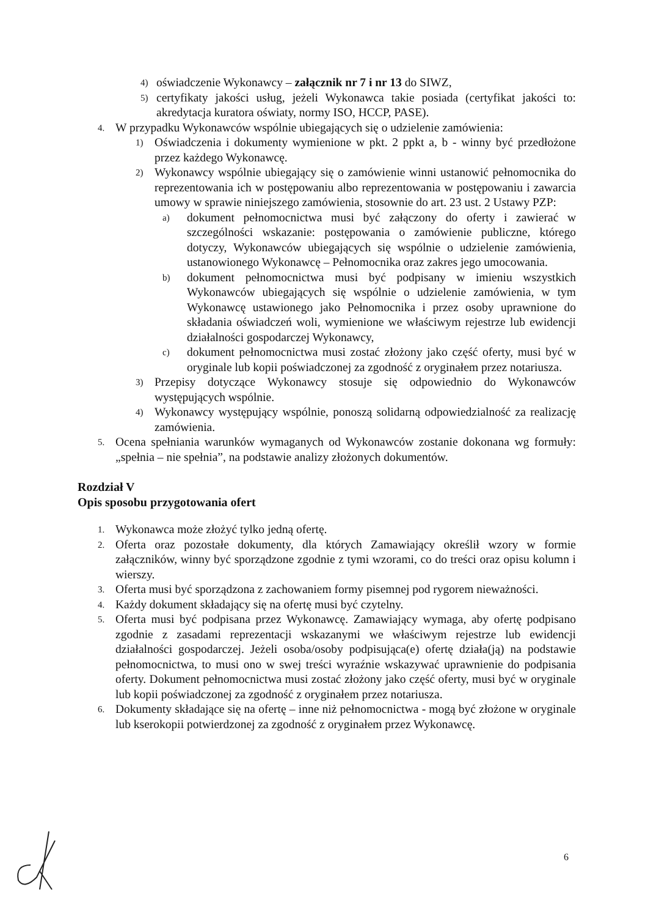4) oświadczenie Wykonawcy – załącznik nr 7 i nr 13 do SIWZ,
5) certyfikaty jakości usług, jeżeli Wykonawca takie posiada (certyfikat jakości to: akredytacja kuratora oświaty, normy ISO, HCCP, PASE).
4. W przypadku Wykonawców wspólnie ubiegających się o udzielenie zamówienia:
1) Oświadczenia i dokumenty wymienione w pkt. 2 ppkt a, b - winny być przedłożone przez każdego Wykonawcę.
2) Wykonawcy wspólnie ubiegający się o zamówienie winni ustanowić pełnomocnika do reprezentowania ich w postępowaniu albo reprezentowania w postępowaniu i zawarcia umowy w sprawie niniejszego zamówienia, stosownie do art. 23 ust. 2 Ustawy PZP:
a) dokument pełnomocnictwa musi być załączony do oferty i zawierać w szczególności wskazanie: postępowania o zamówienie publiczne, którego dotyczy, Wykonawców ubiegających się wspólnie o udzielenie zamówienia, ustanowionego Wykonawcę – Pełnomocnika oraz zakres jego umocowania.
b) dokument pełnomocnictwa musi być podpisany w imieniu wszystkich Wykonawców ubiegających się wspólnie o udzielenie zamówienia, w tym Wykonawcę ustawionego jako Pełnomocnika i przez osoby uprawnione do składania oświadczeń woli, wymienione we właściwym rejestrze lub ewidencji działalności gospodarczej Wykonawcy,
c) dokument pełnomocnictwa musi zostać złożony jako część oferty, musi być w oryginale lub kopii poświadczonej za zgodność z oryginałem przez notariusza.
3) Przepisy dotyczące Wykonawcy stosuje się odpowiednio do Wykonawców występujących wspólnie.
4) Wykonawcy występujący wspólnie, ponoszą solidarną odpowiedzialność za realizację zamówienia.
5. Ocena spełniania warunków wymaganych od Wykonawców zostanie dokonana wg formuły: „spełnia – nie spełnia”, na podstawie analizy złożonych dokumentów.
Rozdział V
Opis sposobu przygotowania ofert
1. Wykonawca może złożyć tylko jedną ofertę.
2. Oferta oraz pozostałe dokumenty, dla których Zamawiający określił wzory w formie załączników, winny być sporządzone zgodnie z tymi wzorami, co do treści oraz opisu kolumn i wierszy.
3. Oferta musi być sporządzona z zachowaniem formy pisemnej pod rygorem nieważności.
4. Każdy dokument składający się na ofertę musi być czytelny.
5. Oferta musi być podpisana przez Wykonawcę. Zamawiający wymaga, aby ofertę podpisano zgodnie z zasadami reprezentacji wskazanymi we właściwym rejestrze lub ewidencji działalności gospodarczej. Jeżeli osoba/osoby podpisująca(e) ofertę działa(ją) na podstawie pełnomocnictwa, to musi ono w swej treści wyraźnie wskazywać uprawnienie do podpisania oferty. Dokument pełnomocnictwa musi zostać złożony jako część oferty, musi być w oryginale lub kopii poświadczonej za zgodność z oryginałem przez notariusza.
6. Dokumenty składające się na ofertę – inne niż pełnomocnictwa - mogą być złożone w oryginale lub kserokopii potwierdzonej za zgodność z oryginałem przez Wykonawcę.
6